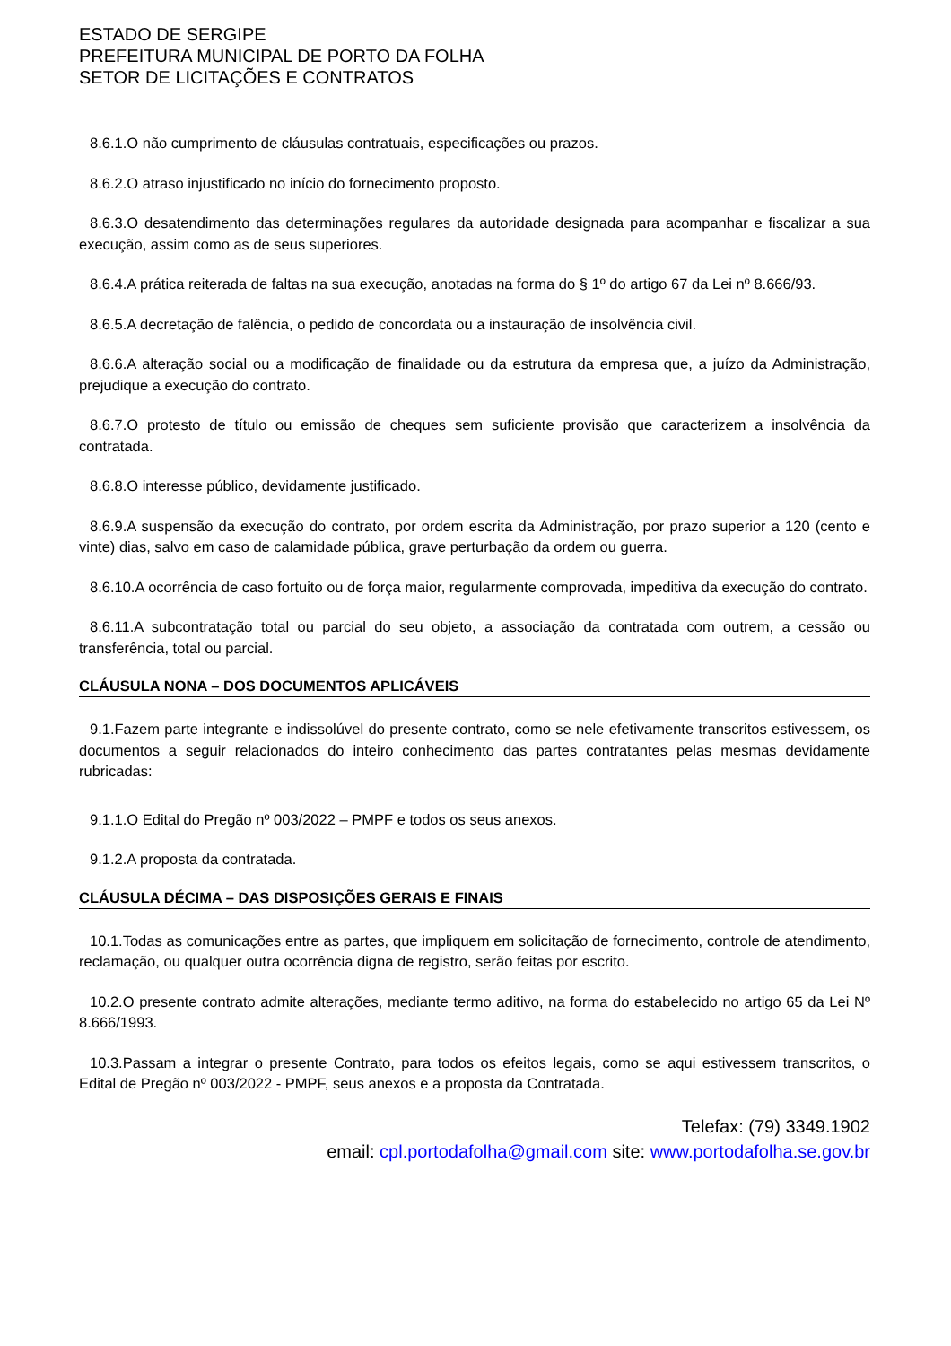ESTADO DE SERGIPE
PREFEITURA MUNICIPAL DE PORTO DA FOLHA
SETOR DE LICITAÇÕES E CONTRATOS
8.6.1.O não cumprimento de cláusulas contratuais, especificações ou prazos.
8.6.2.O atraso injustificado no início do fornecimento proposto.
8.6.3.O desatendimento das determinações regulares da autoridade designada para acompanhar e fiscalizar a sua execução, assim como as de seus superiores.
8.6.4.A prática reiterada de faltas na sua execução, anotadas na forma do § 1º do artigo 67 da Lei nº 8.666/93.
8.6.5.A decretação de falência, o pedido de concordata ou a instauração de insolvência civil.
8.6.6.A alteração social ou a modificação de finalidade ou da estrutura da empresa que, a juízo da Administração, prejudique a execução do contrato.
8.6.7.O protesto de título ou emissão de cheques sem suficiente provisão que caracterizem a insolvência da contratada.
8.6.8.O interesse público, devidamente justificado.
8.6.9.A suspensão da execução do contrato, por ordem escrita da Administração, por prazo superior a 120 (cento e vinte) dias, salvo em caso de calamidade pública, grave perturbação da ordem ou guerra.
8.6.10.A ocorrência de caso fortuito ou de força maior, regularmente comprovada, impeditiva da execução do contrato.
8.6.11.A subcontratação total ou parcial do seu objeto, a associação da contratada com outrem, a cessão ou transferência, total ou parcial.
CLÁUSULA NONA – DOS DOCUMENTOS APLICÁVEIS
9.1.Fazem parte integrante e indissolúvel do presente contrato, como se nele efetivamente transcritos estivessem, os documentos a seguir relacionados do inteiro conhecimento das partes contratantes pelas mesmas devidamente rubricadas:
9.1.1.O Edital do Pregão nº 003/2022 – PMPF e todos os seus anexos.
9.1.2.A proposta da contratada.
CLÁUSULA DÉCIMA – DAS DISPOSIÇÕES GERAIS E FINAIS
10.1.Todas as comunicações entre as partes, que impliquem em solicitação de fornecimento, controle de atendimento, reclamação, ou qualquer outra ocorrência digna de registro, serão feitas por escrito.
10.2.O presente contrato admite alterações, mediante termo aditivo, na forma do estabelecido no artigo 65 da Lei Nº 8.666/1993.
10.3.Passam a integrar o presente Contrato, para todos os efeitos legais, como se aqui estivessem transcritos, o Edital de Pregão nº 003/2022 - PMPF, seus anexos e a proposta da Contratada.
Telefax: (79) 3349.1902
email: cpl.portodafolha@gmail.com site: www.portodafolha.se.gov.br